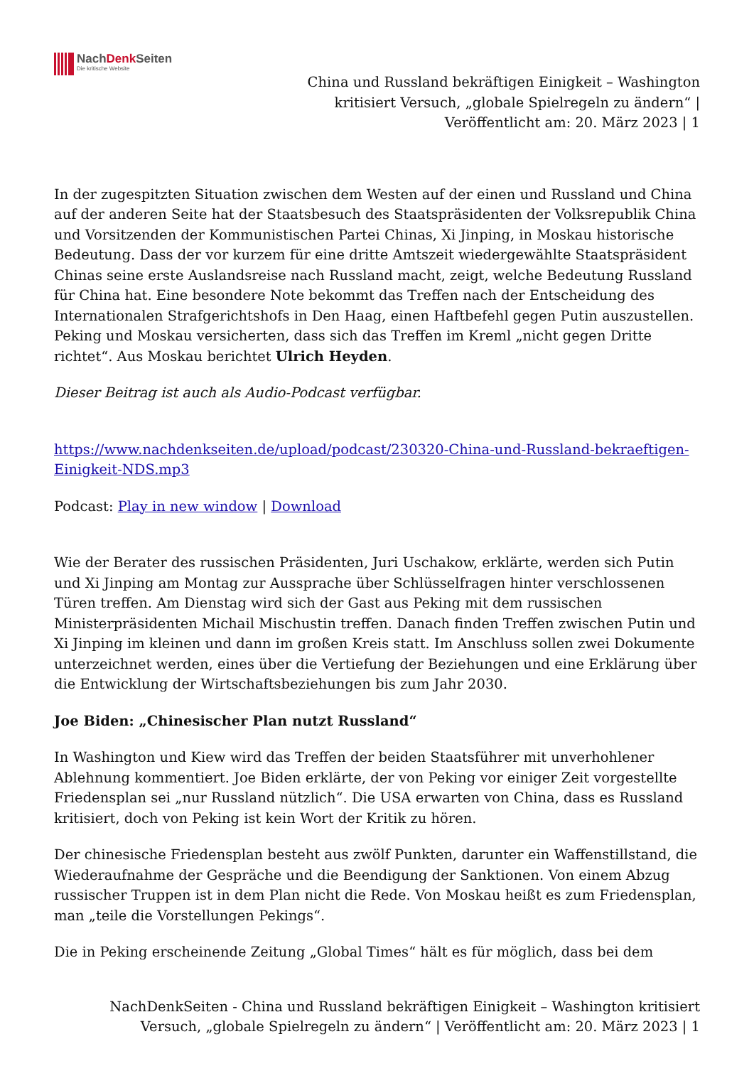NachDenk Seiten
Die kritische Website
China und Russland bekräftigen Einigkeit – Washington kritisiert Versuch, „globale Spielregeln zu ändern“ | Veröffentlicht am: 20. März 2023 | 1
In der zugespitzten Situation zwischen dem Westen auf der einen und Russland und China auf der anderen Seite hat der Staatsbesuch des Staatspräsidenten der Volksrepublik China und Vorsitzenden der Kommunistischen Partei Chinas, Xi Jinping, in Moskau historische Bedeutung. Dass der vor kurzem für eine dritte Amtszeit wiedergewählte Staatspräsident Chinas seine erste Auslandsreise nach Russland macht, zeigt, welche Bedeutung Russland für China hat. Eine besondere Note bekommt das Treffen nach der Entscheidung des Internationalen Strafgerichtshofs in Den Haag, einen Haftbefehl gegen Putin auszustellen. Peking und Moskau versicherten, dass sich das Treffen im Kreml „nicht gegen Dritte richtet“. Aus Moskau berichtet Ulrich Heyden.
Dieser Beitrag ist auch als Audio-Podcast verfügbar.
https://www.nachdenkseiten.de/upload/podcast/230320-China-und-Russland-bekraeftigen-Einigkeit-NDS.mp3
Podcast: Play in new window | Download
Wie der Berater des russischen Präsidenten, Juri Uschakow, erklärte, werden sich Putin und Xi Jinping am Montag zur Aussprache über Schlüsselfragen hinter verschlossenen Türen treffen. Am Dienstag wird sich der Gast aus Peking mit dem russischen Ministerpräsidenten Michail Mischustin treffen. Danach finden Treffen zwischen Putin und Xi Jinping im kleinen und dann im großen Kreis statt. Im Anschluss sollen zwei Dokumente unterzeichnet werden, eines über die Vertiefung der Beziehungen und eine Erklärung über die Entwicklung der Wirtschaftsbeziehungen bis zum Jahr 2030.
Joe Biden: „Chinesischer Plan nutzt Russland“
In Washington und Kiew wird das Treffen der beiden Staatsführer mit unverhohlener Ablehnung kommentiert. Joe Biden erklärte, der von Peking vor einiger Zeit vorgestellte Friedensplan sei „nur Russland nützlich“. Die USA erwarten von China, dass es Russland kritisiert, doch von Peking ist kein Wort der Kritik zu hören.
Der chinesische Friedensplan besteht aus zwölf Punkten, darunter ein Waffenstillstand, die Wiederaufnahme der Gespräche und die Beendigung der Sanktionen. Von einem Abzug russischer Truppen ist in dem Plan nicht die Rede. Von Moskau heißt es zum Friedensplan, man „teile die Vorstellungen Pekings“.
Die in Peking erscheinende Zeitung „Global Times“ hält es für möglich, dass bei dem
NachDenkSeiten - China und Russland bekräftigen Einigkeit – Washington kritisiert
Versuch, „globale Spielregeln zu ändern“ | Veröffentlicht am: 20. März 2023 | 1